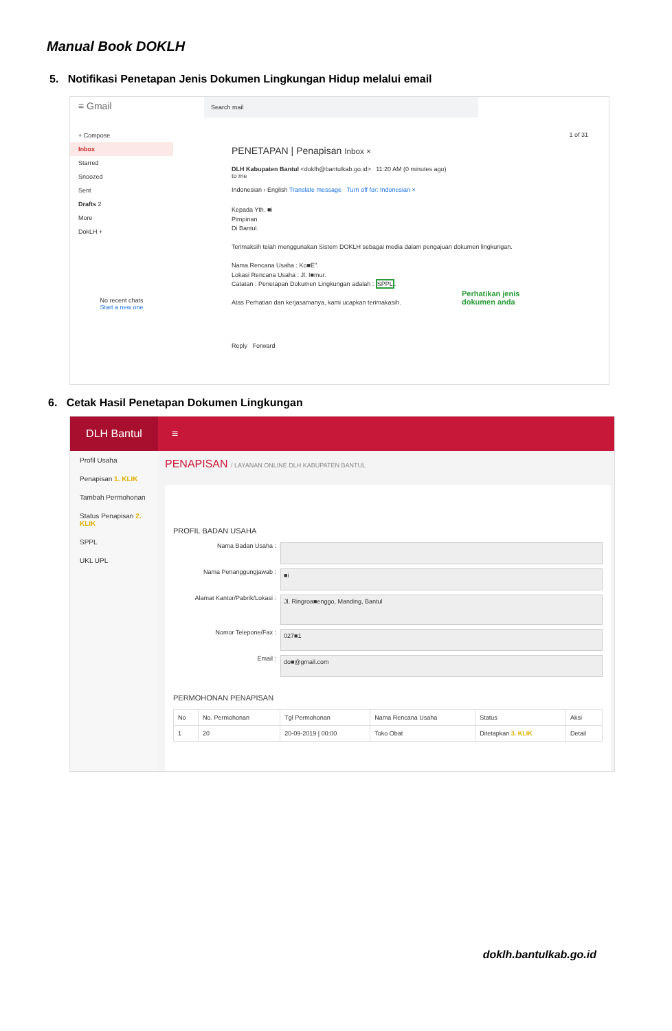Manual Book DOKLH
5. Notifikasi Penetapan Jenis Dokumen Lingkungan Hidup melalui email
≡ Gmail
+ Compose
Inbox
Starred
Snoozed
Sent
Drafts 2
More
DokLH +
No recent chats
Start a new one
Search mail
1 of 31
PENETAPAN | Penapisan Inbox ×
DLH Kabupaten Bantul <doklh@bantulkab.go.id> 11:20 AM (0 minutes ago)
to me
Indonesian › English Translate message Turn off for: Indonesian ×
Kepada Yth. ■i
Pimpinan
Di Bantul.
Terimaksih telah menggunakan Sistem DOKLH sebagai media dalam pengajuan dokumen lingkungan.
Nama Rencana Usaha : Ko■E".
Lokasi Rencana Usaha : Jl. I■mur.
Catatan : Penetapan Dokumen Lingkungan adalah : SPPL.
Atas Perhatian dan kerjasamanya, kami ucapkan terimakasih.
Reply Forward
Perhatikan jenis
dokumen anda
6. Cetak Hasil Penetapan Dokumen Lingkungan
DLH Bantul ≡
Profil Usaha
Penapisan 1. KLIK
Tambah Permohonan
Status Penapisan 2. KLIK
SPPL
UKL UPL
PENAPISAN / LAYANAN ONLINE DLH KABUPATEN BANTUL
PROFIL BADAN USAHA
Nama Badan Usaha :
Nama Penanggungjawab : ■i
Alamat Kantor/Pabrik/Lokasi : Jl. Ringroa■enggo, Manding, Bantul
Nomor Telepone/Fax : 027■1
Email : do■@gmail.com
PERMOHONAN PENAPISAN
| No | No. Permohonan | Tgl Permohonan | Nama Rencana Usaha | Status | Aksi |
| --- | --- | --- | --- | --- | --- |
| 1 | 20 | 20-09-2019 / 00:00 | Toko Obat | Ditetapkan 3. KLIK | Detail |
doklh.bantulkab.go.id